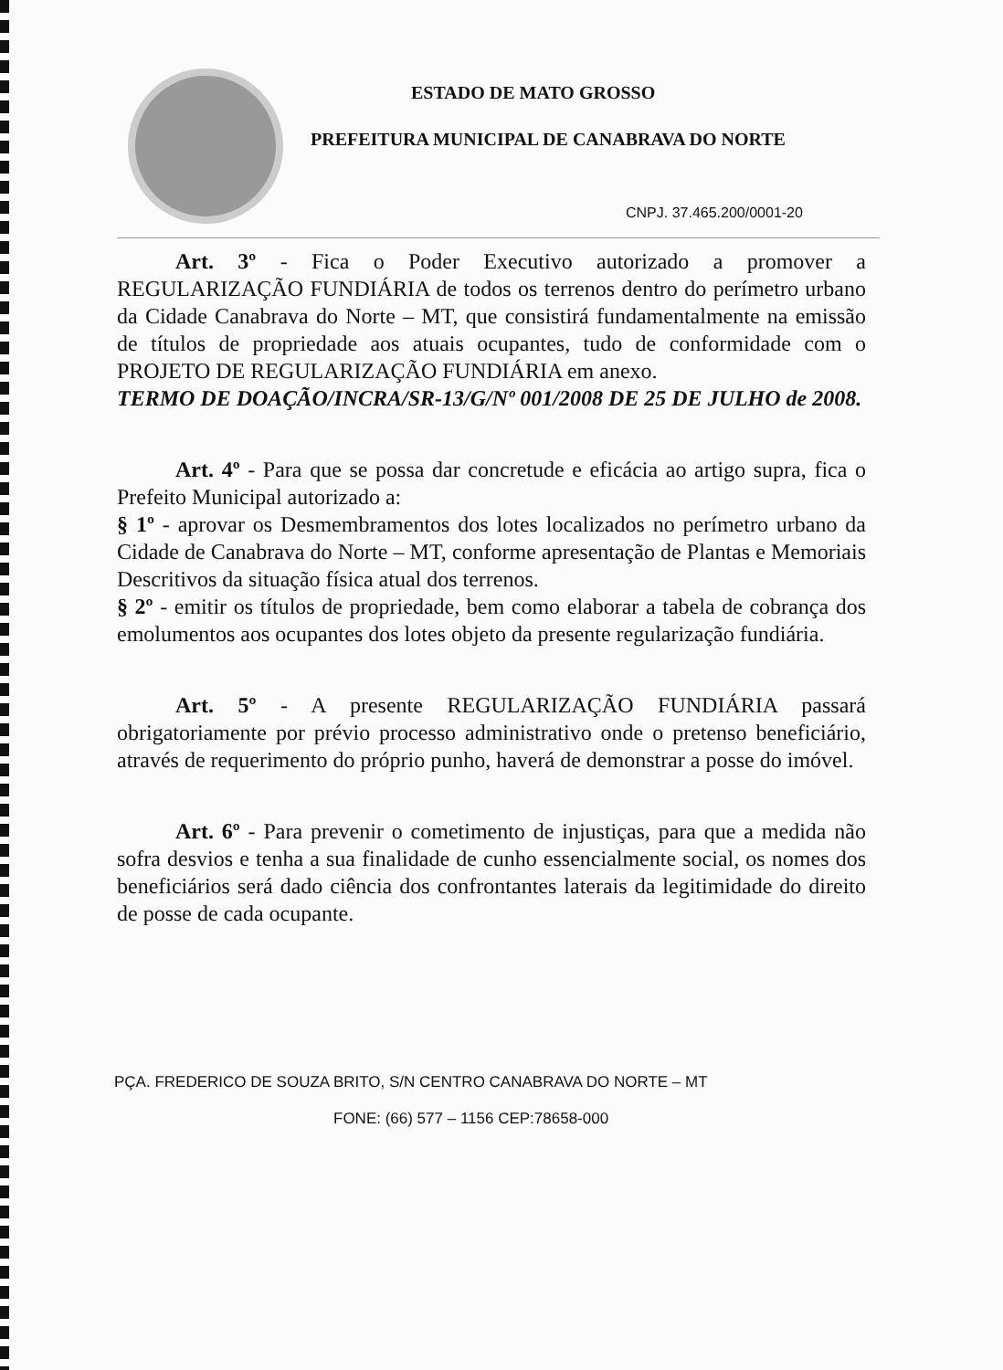ESTADO DE MATO GROSSO
PREFEITURA MUNICIPAL DE CANABRAVA DO NORTE
CNPJ. 37.465.200/0001-20
Art. 3º - Fica o Poder Executivo autorizado a promover a REGULARIZAÇÃO FUNDIÁRIA de todos os terrenos dentro do perímetro urbano da Cidade Canabrava do Norte – MT, que consistirá fundamentalmente na emissão de títulos de propriedade aos atuais ocupantes, tudo de conformidade com o PROJETO DE REGULARIZAÇÃO FUNDIÁRIA em anexo.
TERMO DE DOAÇÃO/INCRA/SR-13/G/Nº 001/2008 DE 25 DE JULHO de 2008.
Art. 4º - Para que se possa dar concretude e eficácia ao artigo supra, fica o Prefeito Municipal autorizado a:
§ 1º - aprovar os Desmembramentos dos lotes localizados no perímetro urbano da Cidade de Canabrava do Norte – MT, conforme apresentação de Plantas e Memoriais Descritivos da situação física atual dos terrenos.
§ 2º - emitir os títulos de propriedade, bem como elaborar a tabela de cobrança dos emolumentos aos ocupantes dos lotes objeto da presente regularização fundiária.
Art. 5º - A presente REGULARIZAÇÃO FUNDIÁRIA passará obrigatoriamente por prévio processo administrativo onde o pretenso beneficiário, através de requerimento do próprio punho, haverá de demonstrar a posse do imóvel.
Art. 6º - Para prevenir o cometimento de injustiças, para que a medida não sofra desvios e tenha a sua finalidade de cunho essencialmente social, os nomes dos beneficiários será dado ciência dos confrontantes laterais da legitimidade do direito de posse de cada ocupante.
PÇA. FREDERICO DE SOUZA BRITO, S/N CENTRO CANABRAVA DO NORTE – MT
FONE: (66) 577 – 1156 CEP:78658-000